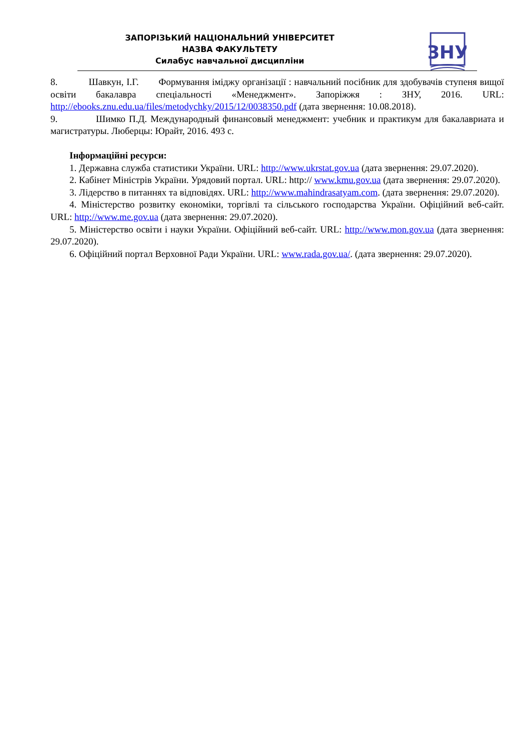ЗАПОРІЗЬКИЙ НАЦІОНАЛЬНИЙ УНІВЕРСИТЕТ
НАЗВА ФАКУЛЬТЕТУ
Силабус навчальної дисципліни
ЗНУ
8. Шавкун, І.Г. Формування іміджу організації : навчальний посібник для здобувачів ступеня вищої освіти бакалавра спеціальності «Менеджмент». Запоріжжя : ЗНУ, 2016. URL: http://ebooks.znu.edu.ua/files/metodychky/2015/12/0038350.pdf (дата звернення: 10.08.2018).
9. Шимко П.Д. Международный финансовый менеджмент: учебник и практикум для бакалавриата и магистратуры. Люберцы: Юрайт, 2016. 493 с.
Інформаційні ресурси:
1. Державна служба статистики України. URL: http://www.ukrstat.gov.ua (дата звернення: 29.07.2020).
2. Кабінет Міністрів України. Урядовий портал. URL: http:// www.kmu.gov.ua (дата звернення: 29.07.2020).
3. Лідерство в питаннях та відповідях. URL: http://www.mahindrasatyam.com. (дата звернення: 29.07.2020).
4. Міністерство розвитку економіки, торгівлі та сільського господарства України. Офіційний веб-сайт. URL: http://www.me.gov.ua (дата звернення: 29.07.2020).
5. Міністерство освіти і науки України. Офіційний веб-сайт. URL: http://www.mon.gov.ua (дата звернення: 29.07.2020).
6. Офіційний портал Верховної Ради України. URL: www.rada.gov.ua/. (дата звернення: 29.07.2020).